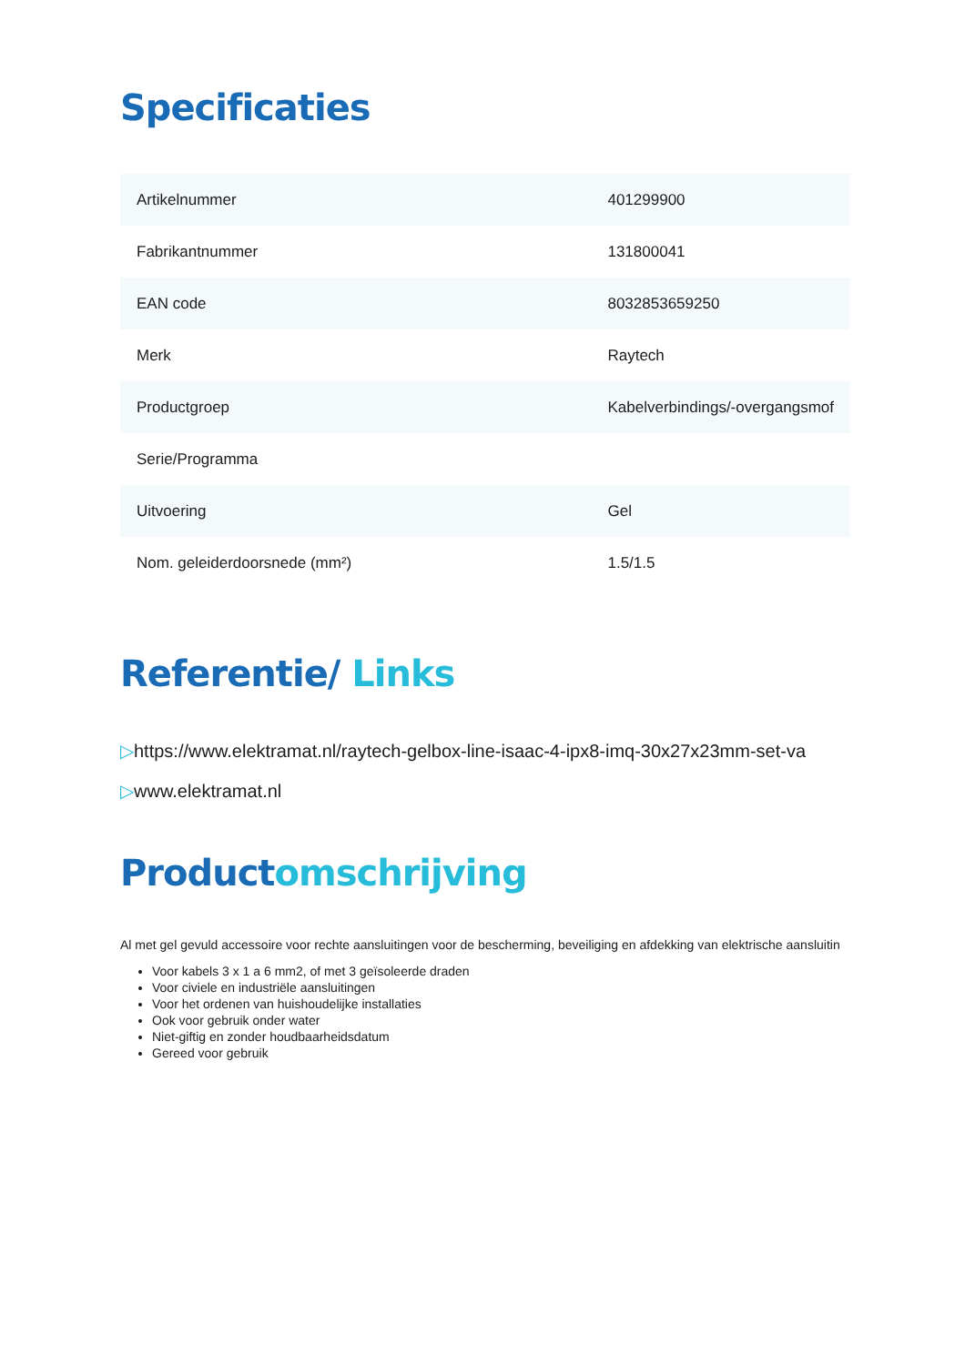Specificaties
| Artikelnummer | 401299900 |
| Fabrikantnummer | 131800041 |
| EAN code | 8032853659250 |
| Merk | Raytech |
| Productgroep | Kabelverbindings/-overgangsmof |
| Serie/Programma | |
| Uitvoering | Gel |
| Nom. geleiderdoorsnede (mm²) | 1.5/1.5 |
Referentie/ Links
▷https://www.elektramat.nl/raytech-gelbox-line-isaac-4-ipx8-imq-30x27x23mm-set-va
▷www.elektramat.nl
Productomschrijving
Al met gel gevuld accessoire voor rechte aansluitingen voor de bescherming, beveiliging en afdekking van elektrische aansluitin
Voor kabels 3 x 1 a 6 mm2, of met 3 geïsoleerde draden
Voor civiele en industriële aansluitingen
Voor het ordenen van huishoudelijke installaties
Ook voor gebruik onder water
Niet-giftig en zonder houdbaarheidsdatum
Gereed voor gebruik